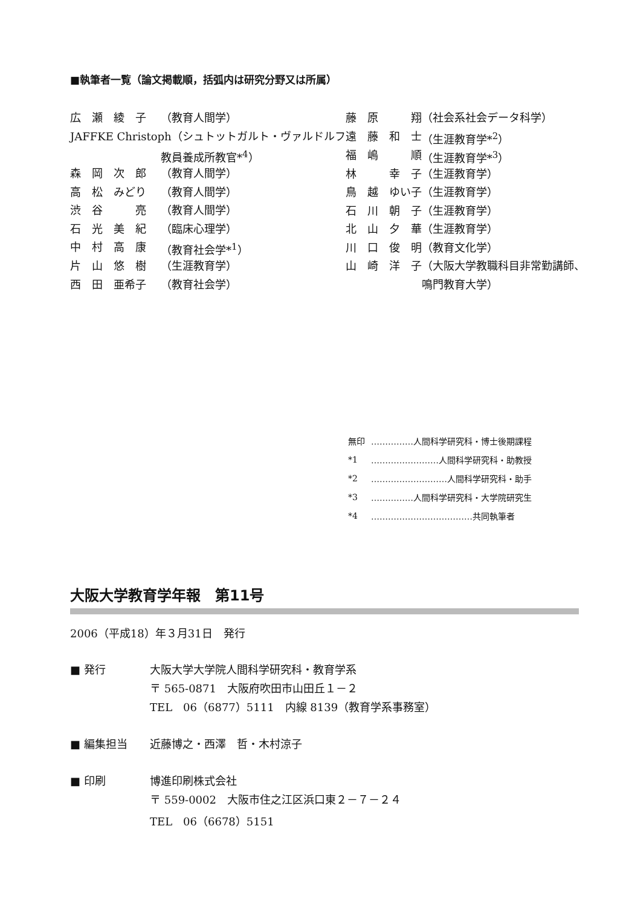■執筆者一覧（論文掲載順，括弧内は研究分野又は所属）
| 広 瀬 綾 子 | （教育人間学） |
| JAFFKE Christoph（シュトットガルト・ヴァルドルフ | |
| | 教員養成所教官*<sup>4</sup>） |
| 森 岡 次 郎 | （教育人間学） |
| 高 松 みどり | （教育人間学） |
| 渋 谷 亮 | （教育人間学） |
| 石 光 美 紀 | （臨床心理学） |
| 中 村 高 康 | （教育社会学*<sup>1</sup>） |
| 片 山 悠 樹 | （生涯教育学） |
| 西 田 亜希子 | （教育社会学） |
| 藤 原 翔 | （社会系社会データ科学） |
| 遠 藤 和 士 | （生涯教育学*<sup>2</sup>） |
| 福 嶋 順 | （生涯教育学*<sup>3</sup>） |
| 林 幸 子 | （生涯教育学） |
| 鳥 越 ゆい子 | （生涯教育学） |
| 石 川 朝 子 | （生涯教育学） |
| 北 山 夕 華 | （生涯教育学） |
| 川 口 俊 明 | （教育文化学） |
| 山 崎 洋 子 | （大阪大学教職科目非常勤講師、 |
| | 鳴門教育大学） |
| 無印 | ……………人間科学研究科・博士後期課程 |
| *1 | ……………………人間科学研究科・助教授 |
| *2 | ………………………人間科学研究科・助手 |
| *3 | ……………人間科学研究科・大学院研究生 |
| *4 | ………………………………共同執筆者 |
大阪大学教育学年報　第11号
2006（平成18）年３月31日　発行
| ■ 発行 | 大阪大学大学院人間科学研究科・教育学系 |
| | 〒 565-0871 大阪府吹田市山田丘１－２ |
| | TEL 06（6877）5111 内線 8139（教育学系事務室） |
| ■ 編集担当 | 近藤博之・西澤 哲・木村涼子 |
| ■ 印刷 | 博進印刷株式会社 |
| | 〒 559-0002 大阪市住之江区浜口東２－７－２４ |
| | TEL 06（6678）5151 |